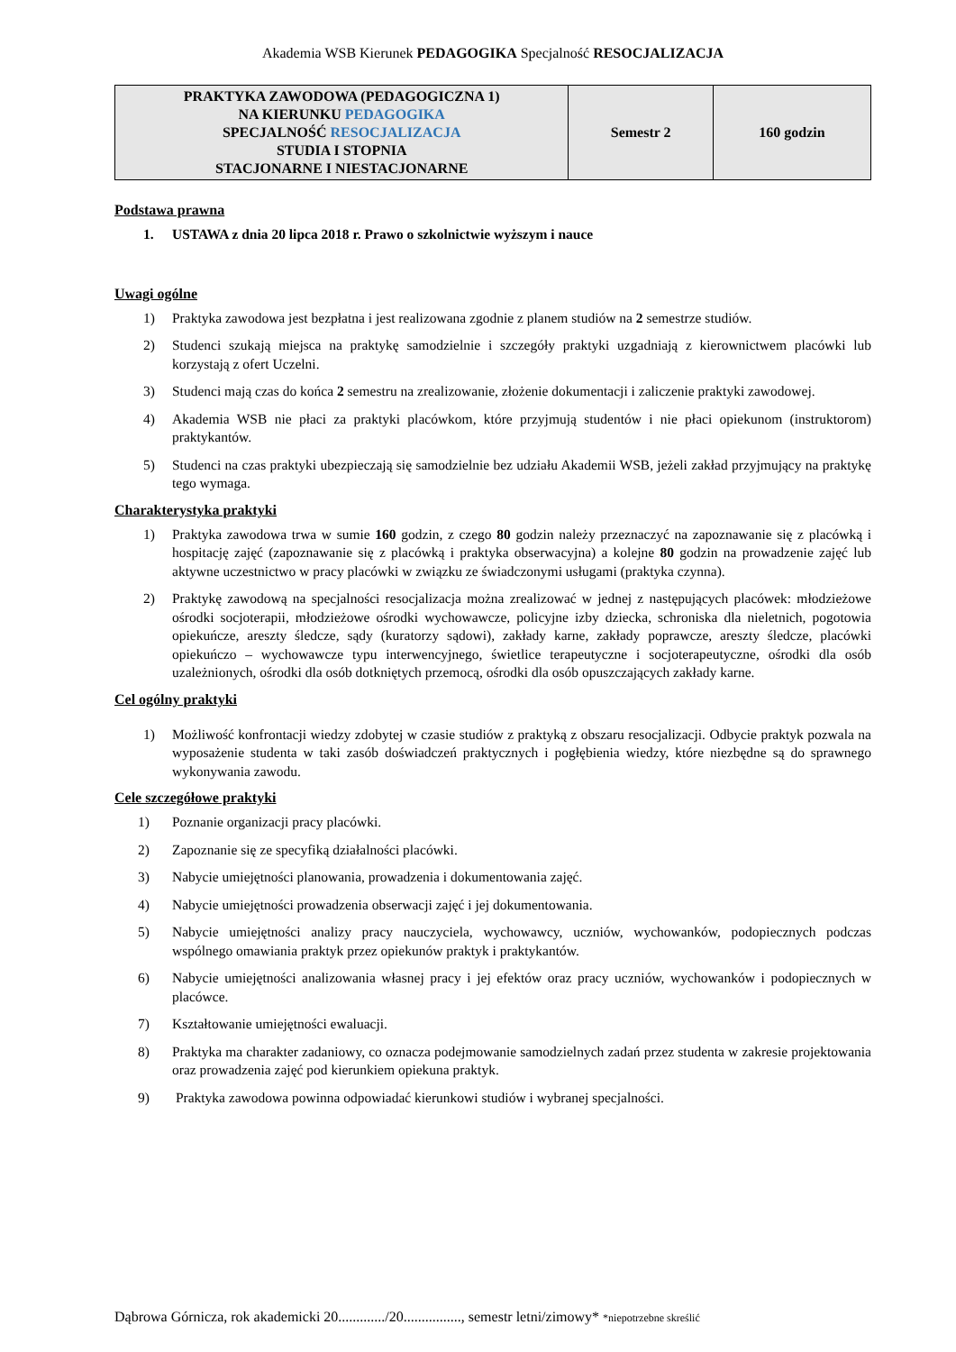Akademia WSB Kierunek PEDAGOGIKA Specjalność RESOCJALIZACJA
| PRAKTYKA ZAWODOWA (PEDAGOGICZNA 1) NA KIERUNKU PEDAGOGIKA SPECJALNOŚĆ RESOCJALIZACJA STUDIA I STOPNIA STACJONARNE I NIESTACJONARNE | Semestr 2 | 160 godzin |
Podstawa prawna
1. USTAWA z dnia 20 lipca 2018 r. Prawo o szkolnictwie wyższym i nauce
Uwagi ogólne
1) Praktyka zawodowa jest bezpłatna i jest realizowana zgodnie z planem studiów na 2 semestrze studiów.
2) Studenci szukają miejsca na praktykę samodzielnie i szczegóły praktyki uzgadniają z kierownictwem placówki lub korzystają z ofert Uczelni.
3) Studenci mają czas do końca 2 semestru na zrealizowanie, złożenie dokumentacji i zaliczenie praktyki zawodowej.
4) Akademia WSB nie płaci za praktyki placówkom, które przyjmują studentów i nie płaci opiekunom (instruktorom) praktykantów.
5) Studenci na czas praktyki ubezpieczają się samodzielnie bez udziału Akademii WSB, jeżeli zakład przyjmujący na praktykę tego wymaga.
Charakterystyka praktyki
1) Praktyka zawodowa trwa w sumie 160 godzin, z czego 80 godzin należy przeznaczyć na zapoznawanie się z placówką i hospitację zajęć (zapoznawanie się z placówką i praktyka obserwacyjna) a kolejne 80 godzin na prowadzenie zajęć lub aktywne uczestnictwo w pracy placówki w związku ze świadczonymi usługami (praktyka czynna).
2) Praktykę zawodową na specjalności resocjalizacja można zrealizować w jednej z następujących placówek: młodzieżowe ośrodki socjoterapii, młodzieżowe ośrodki wychowawcze, policyjne izby dziecka, schroniska dla nieletnich, pogotowia opiekuńcze, areszty śledcze, sądy (kuratorzy sądowi), zakłady karne, zakłady poprawcze, areszty śledcze, placówki opiekuńczo – wychowawcze typu interwencyjnego, świetlice terapeutyczne i socjoterapeutyczne, ośrodki dla osób uzależnionych, ośrodki dla osób dotkniętych przemocą, ośrodki dla osób opuszczających zakłady karne.
Cel ogólny praktyki
1) Możliwość konfrontacji wiedzy zdobytej w czasie studiów z praktyką z obszaru resocjalizacji. Odbycie praktyk pozwala na wyposażenie studenta w taki zasób doświadczeń praktycznych i pogłębienia wiedzy, które niezbędne są do sprawnego wykonywania zawodu.
Cele szczegółowe praktyki
1) Poznanie organizacji pracy placówki.
2) Zapoznanie się ze specyfiką działalności placówki.
3) Nabycie umiejętności planowania, prowadzenia i dokumentowania zajęć.
4) Nabycie umiejętności prowadzenia obserwacji zajęć i jej dokumentowania.
5) Nabycie umiejętności analizy pracy nauczyciela, wychowawcy, uczniów, wychowanków, podopiecznych podczas wspólnego omawiania praktyk przez opiekunów praktyk i praktykantów.
6) Nabycie umiejętności analizowania własnej pracy i jej efektów oraz pracy uczniów, wychowanków i podopiecznych w placówce.
7) Kształtowanie umiejętności ewaluacji.
8) Praktyka ma charakter zadaniowy, co oznacza podejmowanie samodzielnych zadań przez studenta w zakresie projektowania oraz prowadzenia zajęć pod kierunkiem opiekuna praktyk.
9) Praktyka zawodowa powinna odpowiadać kierunkowi studiów i wybranej specjalności.
Dąbrowa Górnicza, rok akademicki 20............./20................, semestr letni/zimowy* *niepotrzebne skreślić